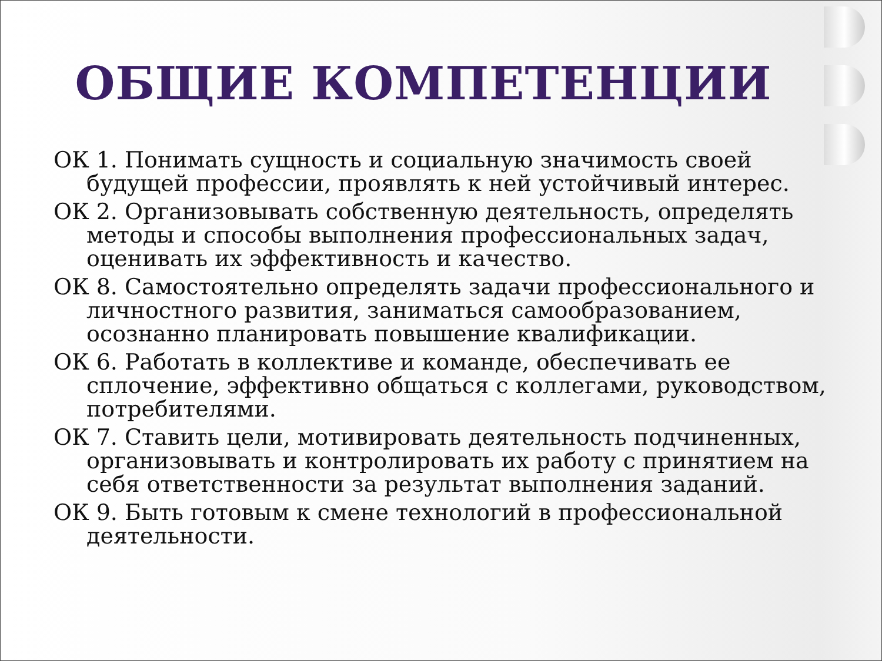ОБЩИЕ КОМПЕТЕНЦИИ
ОК 1. Понимать сущность и социальную значимость своей будущей профессии, проявлять к ней устойчивый интерес.
ОК 2. Организовывать собственную деятельность, определять методы и способы выполнения профессиональных задач, оценивать их эффективность и качество.
ОК 8. Самостоятельно определять задачи профессионального и личностного развития, заниматься самообразованием, осознанно планировать повышение квалификации.
ОК 6. Работать в коллективе и команде, обеспечивать ее сплочение, эффективно общаться с коллегами, руководством, потребителями.
ОК 7. Ставить цели, мотивировать деятельность подчиненных, организовывать и контролировать их работу с принятием на себя ответственности за результат выполнения заданий.
ОК 9. Быть готовым к смене технологий в профессиональной деятельности.